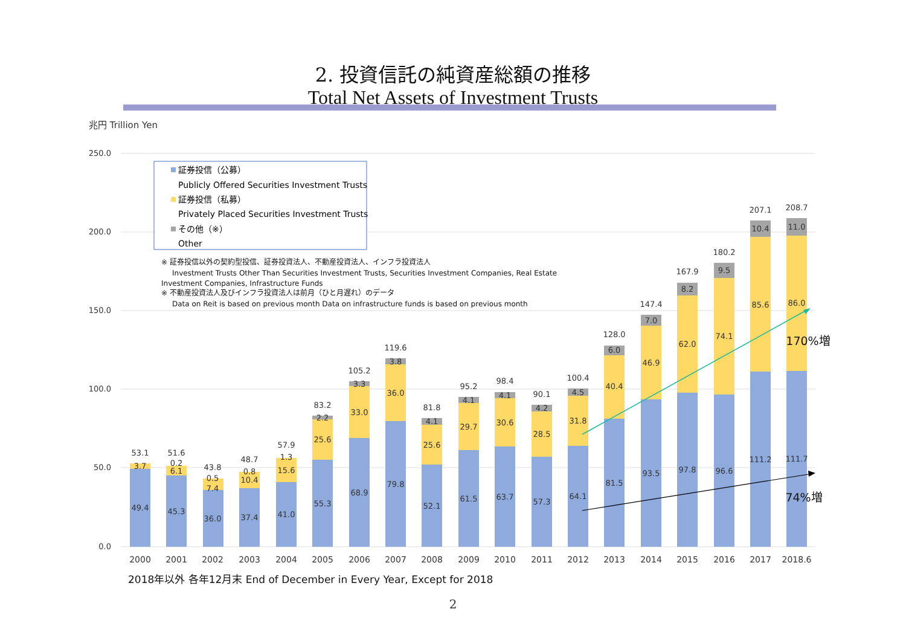2. 投資信託の純資産総額の推移
Total Net Assets of Investment Trusts
兆円 Trillion Yen
250.0
200.0
150.0
100.0
50.0
0.0
証券投信（公募）
Publicly Offered Securities Investment Trusts
証券投信（私募）
Privately Placed Securities Investment Trusts
その他（※）
Other
※ 証券投信以外の契約型投信、証券投資法人、不動産投資法人、インフラ投資法人
Investment Trusts Other Than Securities Investment Trusts, Securities Investment Companies, Real Estate
Investment Companies, Infrastructure Funds
※ 不動産投資法人及びインフラ投資法人は前月（ひと月遅れ）のデータ
Data on Reit is based on previous month Data on infrastructure funds is based on previous month
53.1
3.7
49.4
51.6
0.2
6.1
45.3
43.8
0.5
7.4
36.0
48.7
0.8
10.4
37.4
57.9
1.3
15.6
41.0
83.2
2.2
25.6
55.3
105.2
3.3
33.0
68.9
119.6
3.8
36.0
79.8
81.8
4.1
25.6
52.1
95.2
4.1
29.7
61.5
98.4
4.1
30.6
63.7
90.1
4.2
28.5
57.3
100.4
4.5
31.8
64.1
128.0
6.0
40.4
81.5
147.4
7.0
46.9
93.5
167.9
8.2
62.0
97.8
180.2
9.5
74.1
96.6
207.1
10.4
85.6
111.2
208.7
11.0
86.0
111.7
170%増
74%増
2000
2001
2002
2003
2004
2005
2006
2007
2008
2009
2010
2011
2012
2013
2014
2015
2016
2017
2018.6
2018年以外 各年12月末 End of December in Every Year, Except for 2018
2